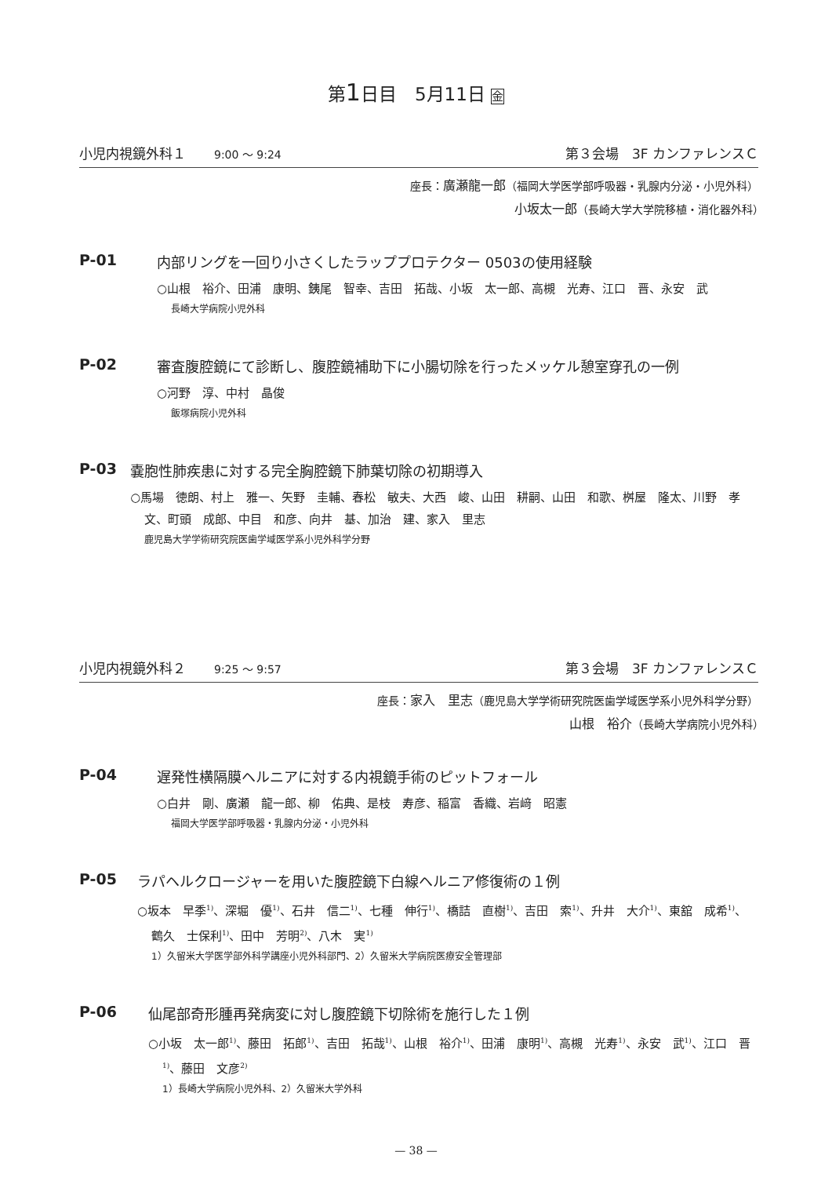第1日目　5月11日 金
小児内視鏡外科１ 9:00 ～ 9:24 第３会場　3F カンファレンスＣ
座長：廣瀬龍一郎（福岡大学医学部呼吸器・乳腺内分泌・小児外科）
小坂太一郎（長崎大学大学院移植・消化器外科）　　　　
P-01 内部リングを一回り小さくしたラッププロテクター 0503の使用経験
○山根　裕介、田浦　康明、銕尾　智幸、吉田　拓哉、小坂　太一郎、高槻　光寿、江口　晋、永安　武
長崎大学病院小児外科
P-02 審査腹腔鏡にて診断し、腹腔鏡補助下に小腸切除を行ったメッケル憩室穿孔の一例
○河野　淳、中村　晶俊
飯塚病院小児外科
P-03 嚢胞性肺疾患に対する完全胸腔鏡下肺葉切除の初期導入
○馬場　徳朗、村上　雅一、矢野　圭輔、春松　敏夫、大西　峻、山田　耕嗣、山田　和歌、桝屋　隆太、川野　孝文、町頭　成郎、中目　和彦、向井　基、加治　建、家入　里志
鹿児島大学学術研究院医歯学域医学系小児外科学分野
小児内視鏡外科２ 9:25 ～ 9:57 第３会場　3F カンファレンスＣ
座長：家入　里志（鹿児島大学学術研究院医歯学域医学系小児外科学分野）
山根　裕介（長崎大学病院小児外科）　　　　　　　　　　　　　
P-04 遅発性横隔膜ヘルニアに対する内視鏡手術のピットフォール
○白井　剛、廣瀬　龍一郎、柳　佑典、是枝　寿彦、稲富　香織、岩﨑　昭憲
福岡大学医学部呼吸器・乳腺内分泌・小児外科
P-05 ラパヘルクロージャーを用いた腹腔鏡下白線ヘルニア修復術の１例
○坂本　早季<sup>1)</sup>、深堀　優<sup>1)</sup>、石井　信二<sup>1)</sup>、七種　伸行<sup>1)</sup>、橋詰　直樹<sup>1)</sup>、吉田　索<sup>1)</sup>、升井　大介<sup>1)</sup>、東舘　成希<sup>1)</sup>、鶴久　士保利<sup>1)</sup>、田中　芳明<sup>2)</sup>、八木　実<sup>1)</sup>
1）久留米大学医学部外科学講座小児外科部門、2）久留米大学病院医療安全管理部
P-06 仙尾部奇形腫再発病変に対し腹腔鏡下切除術を施行した１例
○小坂　太一郎<sup>1)</sup>、藤田　拓郎<sup>1)</sup>、吉田　拓哉<sup>1)</sup>、山根　裕介<sup>1)</sup>、田浦　康明<sup>1)</sup>、高槻　光寿<sup>1)</sup>、永安　武<sup>1)</sup>、江口　晋<sup>1)</sup>、藤田　文彦<sup>2)</sup>
1）長崎大学病院小児外科、2）久留米大学外科
— 38 —